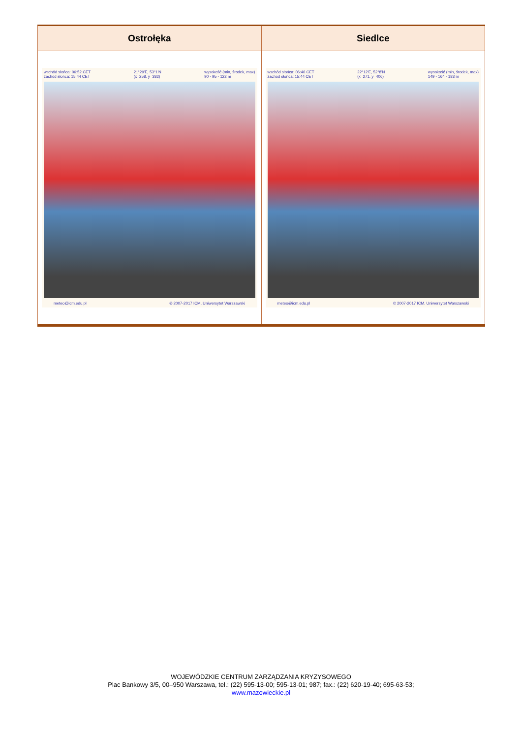| Ostrołęka | Siedlce |
| --- | --- |
| wschód słońca: 06:52 CET zachód słońca: 15:44 CET 21°29'E, 53°1'N (x=258, y=382) wysokość (min, środek, max) 90 - 95 - 122 m meteo@icm.edu.pl © 2007-2017 ICM, Uniwersytet Warszawski | wschód słońca: 06:46 CET zachód słońca: 15:44 CET 22°12'E, 52°8'N (x=271, y=406) wysokość (min, środek, max) 149 - 164 - 183 m meteo@icm.edu.pl © 2007-2017 ICM, Uniwersytet Warszawski |
WOJEWÓDZKIE CENTRUM ZARZĄDZANIA KRYZYSOWEGO
Plac Bankowy 3/5, 00–950 Warszawa, tel.: (22) 595-13-00; 595-13-01; 987; fax.: (22) 620-19-40; 695-63-53;
www.mazowieckie.pl